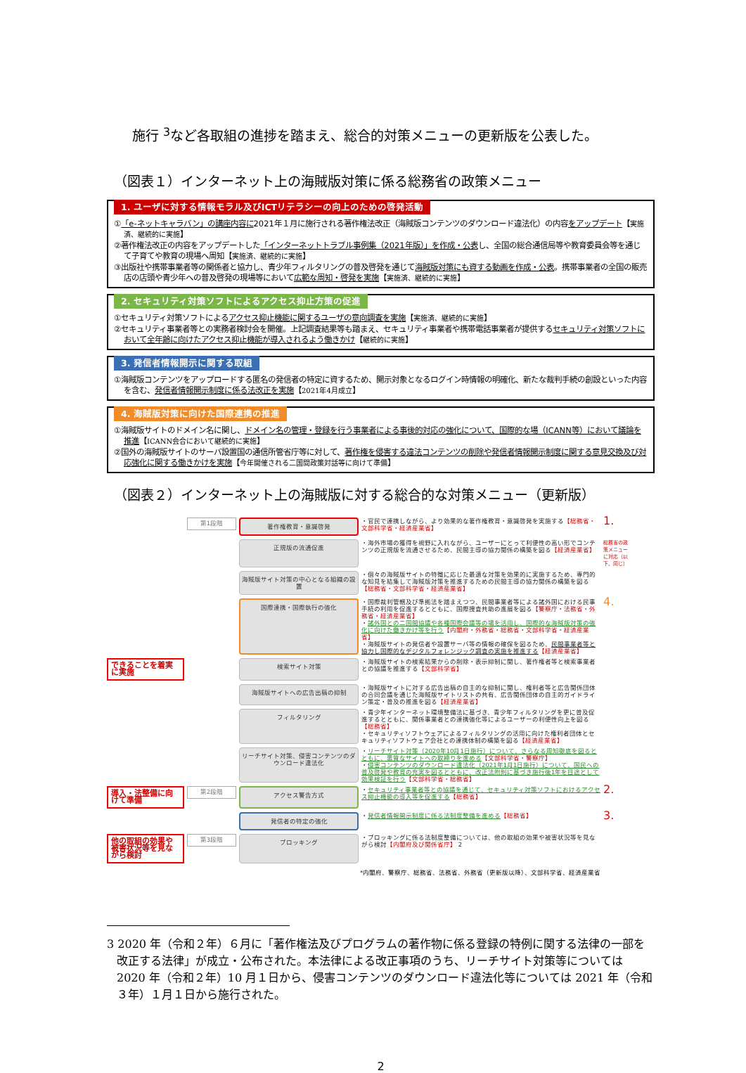施行 <sup>3</sup>など各取組の進捗を踏まえ、総合的対策メニューの更新版を公表した。
（図表１）インターネット上の海賊版対策に係る総務省の政策メニュー
1. ユーザに対する情報モラル及びICTリテラシーの向上のための啓発活動
①「e-ネットキャラバン」の講座内容に2021年１月に施行される著作権法改正（海賊版コンテンツのダウンロード違法化）の内容をアップデート【実施済、継続的に実施】
②著作権法改正の内容をアップデートした「インターネットトラブル事例集（2021年版）」を作成・公表し、全国の総合通信局等や教育委員会等を通じて子育てや教育の現場へ周知【実施済、継続的に実施】
③出版社や携帯事業者等の関係者と協力し、青少年フィルタリングの普及啓発を通じて海賊版対策にも資する動画を作成・公表。携帯事業者の全国の販売店の店頭や青少年への普及啓発の現場等において広範な周知・啓発を実施【実施済、継続的に実施】
2. セキュリティ対策ソフトによるアクセス抑止方策の促進
①セキュリティ対策ソフトによるアクセス抑止機能に関するユーザの意向調査を実施【実施済、継続的に実施】
②セキュリティ事業者等との実務者検討会を開催。上記調査結果等も踏まえ、セキュリティ事業者や携帯電話事業者が提供するセキュリティ対策ソフトにおいて全年齢に向けたアクセス抑止機能が導入されるよう働きかけ【継続的に実施】
3. 発信者情報開示に関する取組
①海賊版コンテンツをアップロードする匿名の発信者の特定に資するため、開示対象となるログイン時情報の明確化、新たな裁判手続の創設といった内容を含む、発信者情報開示制度に係る法改正を実施【2021年4月成立】
4. 海賊版対策に向けた国際連携の推進
①海賊版サイトのドメイン名に関し、ドメイン名の管理・登録を行う事業者による事後的対応の強化について、国際的な場（ICANN等）において議論を推進【ICANN会合において継続的に実施】
②国外の海賊版サイトのサーバ設置国の通信所管省庁等に対して、著作権を侵害する違法コンテンツの削除や発信者情報開示制度に関する意見交換及び対応強化に関する働きかけを実施【今年開催される二国間政策対話等に向けて準備】
（図表２）インターネット上の海賊版に対する総合的な対策メニュー（更新版）
第1段階
著作権教育・意識啓発
・官民で連携しながら、より効果的な著作権教育・意識啓発を実施する【総務省・文部科学省・経済産業省】
1.
正規版の流通促進
・海外市場の獲得を視野に入れながら、ユーザーにとって利便性の高い形でコンテンツの正規版を流通させるため、民間主導の協力関係の構築を図る【経済産業省】
総務省の政策メニューに対応（以下、同じ）
海賊版サイト対策の中心となる組織の設置
・個々の海賊版サイトの特徴に応じた最適な対策を効果的に実施するため、専門的な知見を結集して海賊版対策を推進するための民間主導の協力関係の構築を図る【総務省・文部科学省・経済産業省】
国際連携・国際執行の強化
・国際裁判管轄及び準拠法を踏まえつつ、民間事業者等による諸外国における民事手続の利用を促進するとともに、国際捜査共助の進展を図る【警察庁・法務省・外務省・経済産業省】
・諸外国との二国間協議や各種国際会議等の場を活用し、国際的な海賊版対策の強化に向けた働きかけ等を行う【内閣府・外務省・総務省・文部科学省・経済産業省】
・海賊版サイトの発信者や設置サーバ等の情報の確保を図るため、民間事業者等と協力し国際的なデジタルフォレンジック調査の実施を推進する【経済産業省】
4.
できることを着実に実施
検索サイト対策
・海賊版サイトの検索結果からの削除・表示抑制に関し、著作権者等と検索事業者との協議を推進する【文部科学省】
海賊版サイトへの広告出稿の抑制
・海賊版サイトに対する広告出稿の自主的な抑制に関し、権利者等と広告関係団体の合同会議を通じた海賊版サイトリストの共有、広告関係団体の自主的ガイドライン策定・普及の推進を図る【経済産業省】
フィルタリング
・青少年インターネット環境整備法に基づき、青少年フィルタリングを更に普及促進するとともに、関係事業者との連携強化等によるユーザーの利便性向上を図る【総務省】
・セキュリティソフトウェアによるフィルタリングの活用に向けた権利者団体とセキュリティソフトウェア会社との連携体制の構築を図る【経済産業省】
リーチサイト対策、侵害コンテンツのダウンロード違法化
・リーチサイト対策（2020年10月1日施行）について、さらなる周知徹底を図るとともに、悪質なサイトへの取締りを進める【文部科学省・警察庁】
・侵害コンテンツのダウンロード違法化（2021年1月1日施行）について、国民への普及啓発や教育の充実を図るとともに、改正法附則に基づき施行後1年を目途として効果検証を行う【文部科学省・総務省】
導入・法整備に向けて準備
第2段階
アクセス警告方式
・セキュリティ事業者等との協議を通じて、セキュリティ対策ソフトにおけるアクセス抑止機能の導入等を促進する【総務省】
2.
発信者の特定の強化
・発信者情報開示制度に係る法制度整備を進める【総務省】
3.
他の取組の効果や被害状況等を見ながら検討
第3段階
ブロッキング
・ブロッキングに係る法制度整備については、他の取組の効果や被害状況等を見ながら検討【内閣府及び関係省庁】 2
*内閣府、警察庁、総務省、法務省、外務省（更新版以降）、文部科学省、経済産業省
3 2020 年（令和２年）６月に「著作権法及びプログラムの著作物に係る登録の特例に関する法律の一部を改正する法律」が成立・公布された。本法律による改正事項のうち、リーチサイト対策等については 2020 年（令和２年）10 月１日から、侵害コンテンツのダウンロード違法化等については 2021 年（令和３年）１月１日から施行された。
2